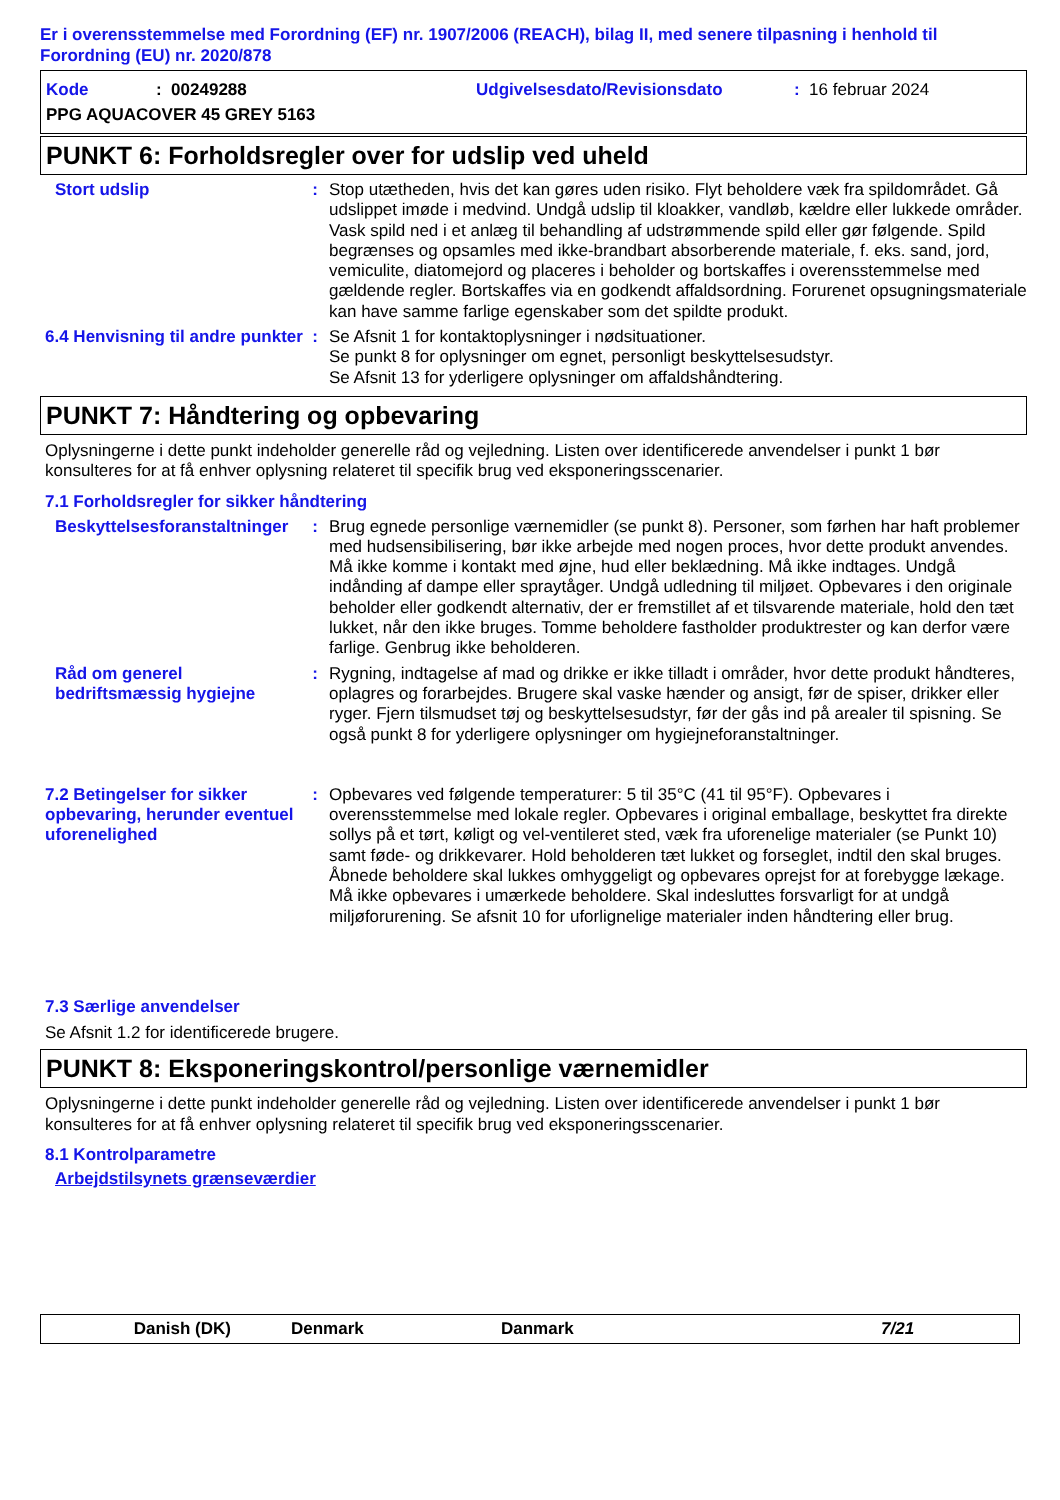Er i overensstemmelse med Forordning (EF) nr. 1907/2006 (REACH), bilag II, med senere tilpasning i henhold til Forordning (EU) nr. 2020/878
Kode: 00249288 Udgivelsesdato/Revisionsdato: 16 februar 2024
PPG AQUACOVER 45 GREY 5163
PUNKT 6: Forholdsregler over for udslip ved uheld
Stort udslip : Stop utætheden, hvis det kan gøres uden risiko. Flyt beholdere væk fra spildområdet. Gå udslippet imøde i medvind. Undgå udslip til kloakker, vandløb, kældre eller lukkede områder. Vask spild ned i et anlæg til behandling af udstrømmende spild eller gør følgende. Spild begrænses og opsamles med ikke-brandbart absorberende materiale, f. eks. sand, jord, vemiculite, diatomejord og placeres i beholder og bortskaffes i overensstemmelse med gældende regler. Bortskaffes via en godkendt affaldsordning. Forurenet opsugningsmateriale kan have samme farlige egenskaber som det spildte produkt.
6.4 Henvisning til andre punkter
: Se Afsnit 1 for kontaktoplysninger i nødsituationer.
Se punkt 8 for oplysninger om egnet, personligt beskyttelsesudstyr.
Se Afsnit 13 for yderligere oplysninger om affaldshåndtering.
PUNKT 7: Håndtering og opbevaring
Oplysningerne i dette punkt indeholder generelle råd og vejledning. Listen over identificerede anvendelser i punkt 1 bør konsulteres for at få enhver oplysning relateret til specifik brug ved eksponeringsscenarier.
7.1 Forholdsregler for sikker håndtering
Beskyttelsesforanstaltninger
: Brug egnede personlige værnemidler (se punkt 8). Personer, som førhen har haft problemer med hudsensibilisering, bør ikke arbejde med nogen proces, hvor dette produkt anvendes. Må ikke komme i kontakt med øjne, hud eller beklædning. Må ikke indtages. Undgå indånding af dampe eller spraytåger. Undgå udledning til miljøet. Opbevares i den originale beholder eller godkendt alternativ, der er fremstillet af et tilsvarende materiale, hold den tæt lukket, når den ikke bruges. Tomme beholdere fastholder produktrester og kan derfor være farlige. Genbrug ikke beholderen.
Råd om generel bedriftsmæssig hygiejne
: Rygning, indtagelse af mad og drikke er ikke tilladt i områder, hvor dette produkt håndteres, oplagres og forarbejdes. Brugere skal vaske hænder og ansigt, før de spiser, drikker eller ryger. Fjern tilsmudset tøj og beskyttelsesudstyr, før der gås ind på arealer til spisning. Se også punkt 8 for yderligere oplysninger om hygiejneforanstaltninger.
7.2 Betingelser for sikker opbevaring, herunder eventuel uforenelighed
: Opbevares ved følgende temperaturer: 5 til 35°C (41 til 95°F). Opbevares i overensstemmelse med lokale regler. Opbevares i original emballage, beskyttet fra direkte sollys på et tørt, køligt og vel-ventileret sted, væk fra uforenelige materialer (se Punkt 10) samt føde- og drikkevarer. Hold beholderen tæt lukket og forseglet, indtil den skal bruges. Åbnede beholdere skal lukkes omhyggeligt og opbevares oprejst for at forebygge lækage. Må ikke opbevares i umærkede beholdere. Skal indesluttes forsvarligt for at undgå miljøforurening. Se afsnit 10 for uforlignelige materialer inden håndtering eller brug.
7.3 Særlige anvendelser
Se Afsnit 1.2 for identificerede brugere.
PUNKT 8: Eksponeringskontrol/personlige værnemidler
Oplysningerne i dette punkt indeholder generelle råd og vejledning. Listen over identificerede anvendelser i punkt 1 bør konsulteres for at få enhver oplysning relateret til specifik brug ved eksponeringsscenarier.
8.1 Kontrolparametre
Arbejdstilsynets grænseværdier
Danish (DK) Denmark Danmark 7/21